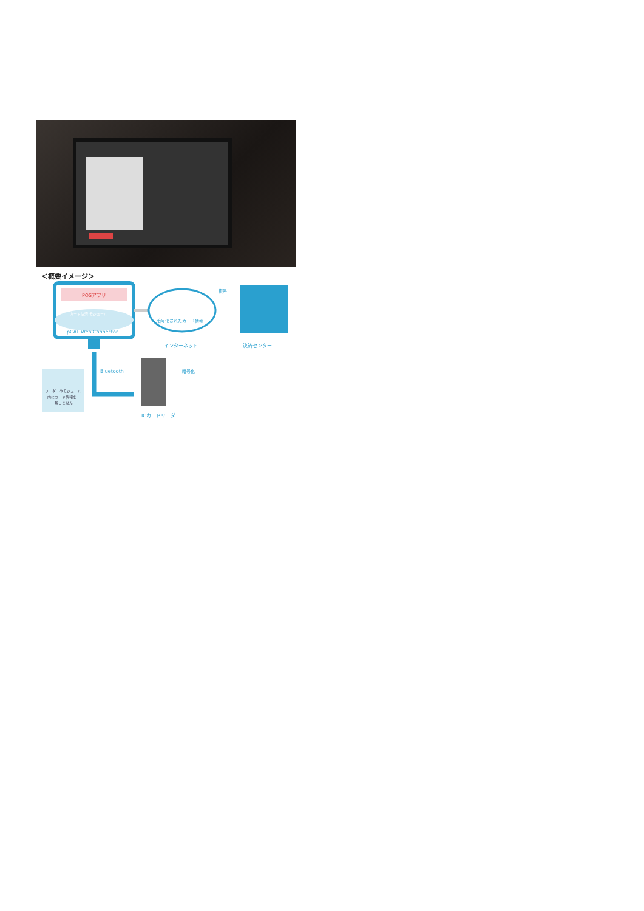＜概要イメージ＞
POSアプリ
カード決済 モジュール
pCAT Web Connector
暗号化されたカード情報
インターネット
復号
決済センター
Bluetooth
暗号化
リーダーやモジュール
内にカード情報を
残しません
ICカードリーダー